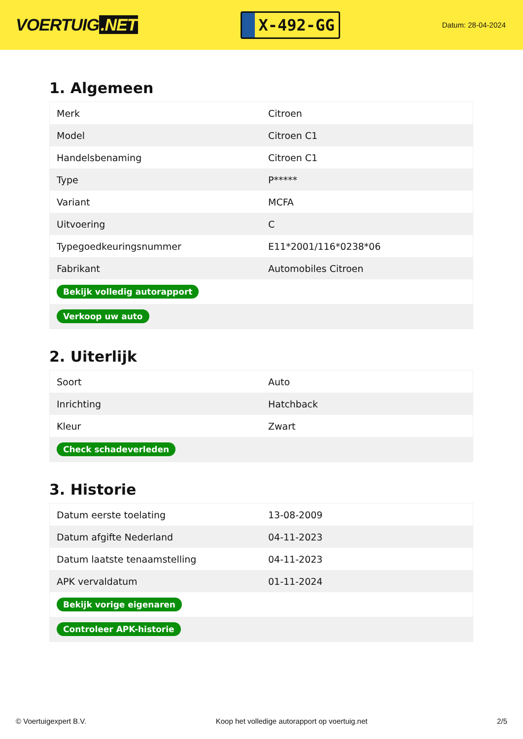VOERTUIG.NET
X-492-GG
Datum: 28-04-2024
1. Algemeen
| Merk | Citroen |
| Model | Citroen C1 |
| Handelsbenaming | Citroen C1 |
| Type | P***** |
| Variant | MCFA |
| Uitvoering | C |
| Typegoedkeuringsnummer | E11*2001/116*0238*06 |
| Fabrikant | Automobiles Citroen |
| Bekijk volledig autorapport | |
| Verkoop uw auto | |
2. Uiterlijk
| Soort | Auto |
| Inrichting | Hatchback |
| Kleur | Zwart |
| Check schadeverleden | |
3. Historie
| Datum eerste toelating | 13-08-2009 |
| Datum afgifte Nederland | 04-11-2023 |
| Datum laatste tenaamstelling | 04-11-2023 |
| APK vervaldatum | 01-11-2024 |
| Bekijk vorige eigenaren | |
| Controleer APK-historie | |
© Voertuigexpert B.V. Koop het volledige autorapport op voertuig.net 2/5